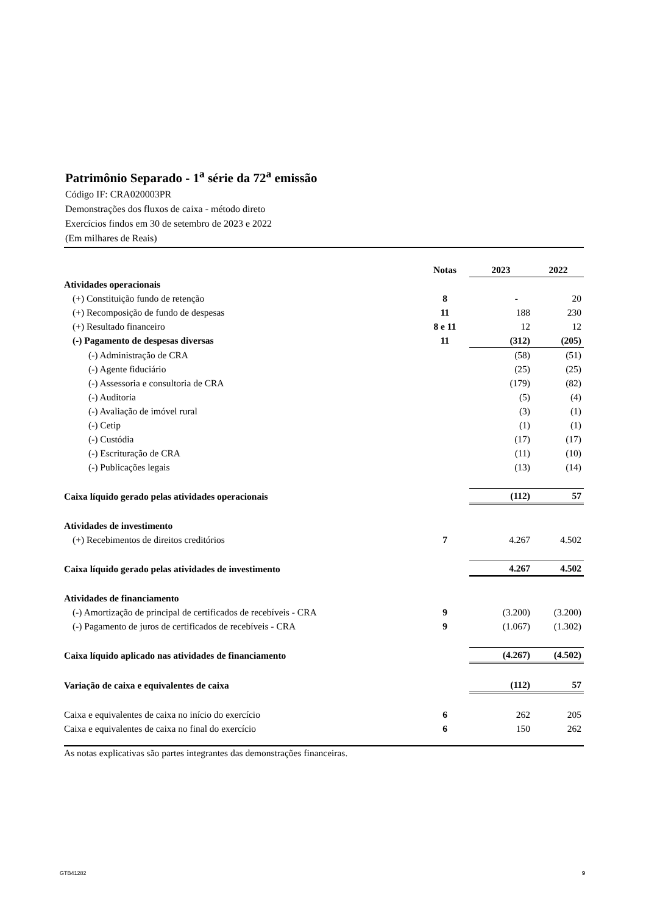Patrimônio Separado - 1<sup>a</sup> série da 72<sup>a</sup> emissão
Código IF: CRA020003PR
Demonstrações dos fluxos de caixa - método direto
Exercícios findos em 30 de setembro de 2023 e 2022
(Em milhares de Reais)
| | Notas | | 2023 | | 2022 |
| --- | --- | --- | --- | --- | --- |
| Atividades operacionais | | | | | |
| (+) Constituição fundo de retenção | 8 | | - | | 20 |
| (+) Recomposição de fundo de despesas | 11 | | 188 | | 230 |
| (+) Resultado financeiro | 8 e 11 | | 12 | | 12 |
| (-) Pagamento de despesas diversas | 11 | | (312) | | (205) |
| (-) Administração de CRA | | | (58) | | (51) |
| (-) Agente fiduciário | | | (25) | | (25) |
| (-) Assessoria e consultoria de CRA | | | (179) | | (82) |
| (-) Auditoria | | | (5) | | (4) |
| (-) Avaliação de imóvel rural | | | (3) | | (1) |
| (-) Cetip | | | (1) | | (1) |
| (-) Custódia | | | (17) | | (17) |
| (-) Escrituração de CRA | | | (11) | | (10) |
| (-) Publicações legais | | | (13) | | (14) |
| Caixa líquido gerado pelas atividades operacionais | | | (112) | | 57 |
| Atividades de investimento | | | | | |
| (+) Recebimentos de direitos creditórios | 7 | | 4.267 | | 4.502 |
| Caixa líquido gerado pelas atividades de investimento | | | 4.267 | | 4.502 |
| Atividades de financiamento | | | | | |
| (-) Amortização de principal de certificados de recebíveis - CRA | 9 | | (3.200) | | (3.200) |
| (-) Pagamento de juros de certificados de recebíveis - CRA | 9 | | (1.067) | | (1.302) |
| Caixa líquido aplicado nas atividades de financiamento | | | (4.267) | | (4.502) |
| Variação de caixa e equivalentes de caixa | | | (112) | | 57 |
| Caixa e equivalentes de caixa no início do exercício | 6 | | 262 | | 205 |
| Caixa e equivalentes de caixa no final do exercício | 6 | | 150 | | 262 |
As notas explicativas são partes integrantes das demonstrações financeiras.
GTB41282 9